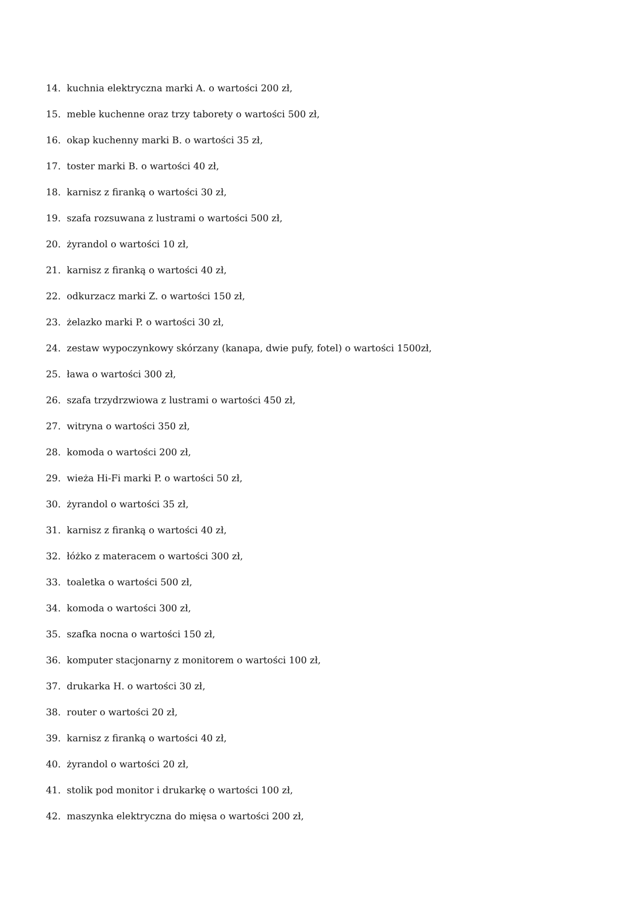14. kuchnia elektryczna marki A. o wartości 200 zł,
15. meble kuchenne oraz trzy taborety o wartości 500 zł,
16. okap kuchenny marki B. o wartości 35 zł,
17. toster marki B. o wartości 40 zł,
18. karnisz z firanką o wartości 30 zł,
19. szafa rozsuwana z lustrami o wartości 500 zł,
20. żyrandol o wartości 10 zł,
21. karnisz z firanką o wartości 40 zł,
22. odkurzacz marki Z. o wartości 150 zł,
23. żelazko marki P. o wartości 30 zł,
24. zestaw wypoczynkowy skórzany (kanapa, dwie pufy, fotel) o wartości 1500zł,
25. ława o wartości 300 zł,
26. szafa trzydrzwiowa z lustrami o wartości 450 zł,
27. witryna o wartości 350 zł,
28. komoda o wartości 200 zł,
29. wieża Hi-Fi marki P. o wartości 50 zł,
30. żyrandol o wartości 35 zł,
31. karnisz z firanką o wartości 40 zł,
32. łóżko z materacem o wartości 300 zł,
33. toaletka o wartości 500 zł,
34. komoda o wartości 300 zł,
35. szafka nocna o wartości 150 zł,
36. komputer stacjonarny z monitorem o wartości 100 zł,
37. drukarka H. o wartości 30 zł,
38. router o wartości 20 zł,
39. karnisz z firanką o wartości 40 zł,
40. żyrandol o wartości 20 zł,
41. stolik pod monitor i drukarkę o wartości 100 zł,
42. maszynka elektryczna do mięsa o wartości 200 zł,